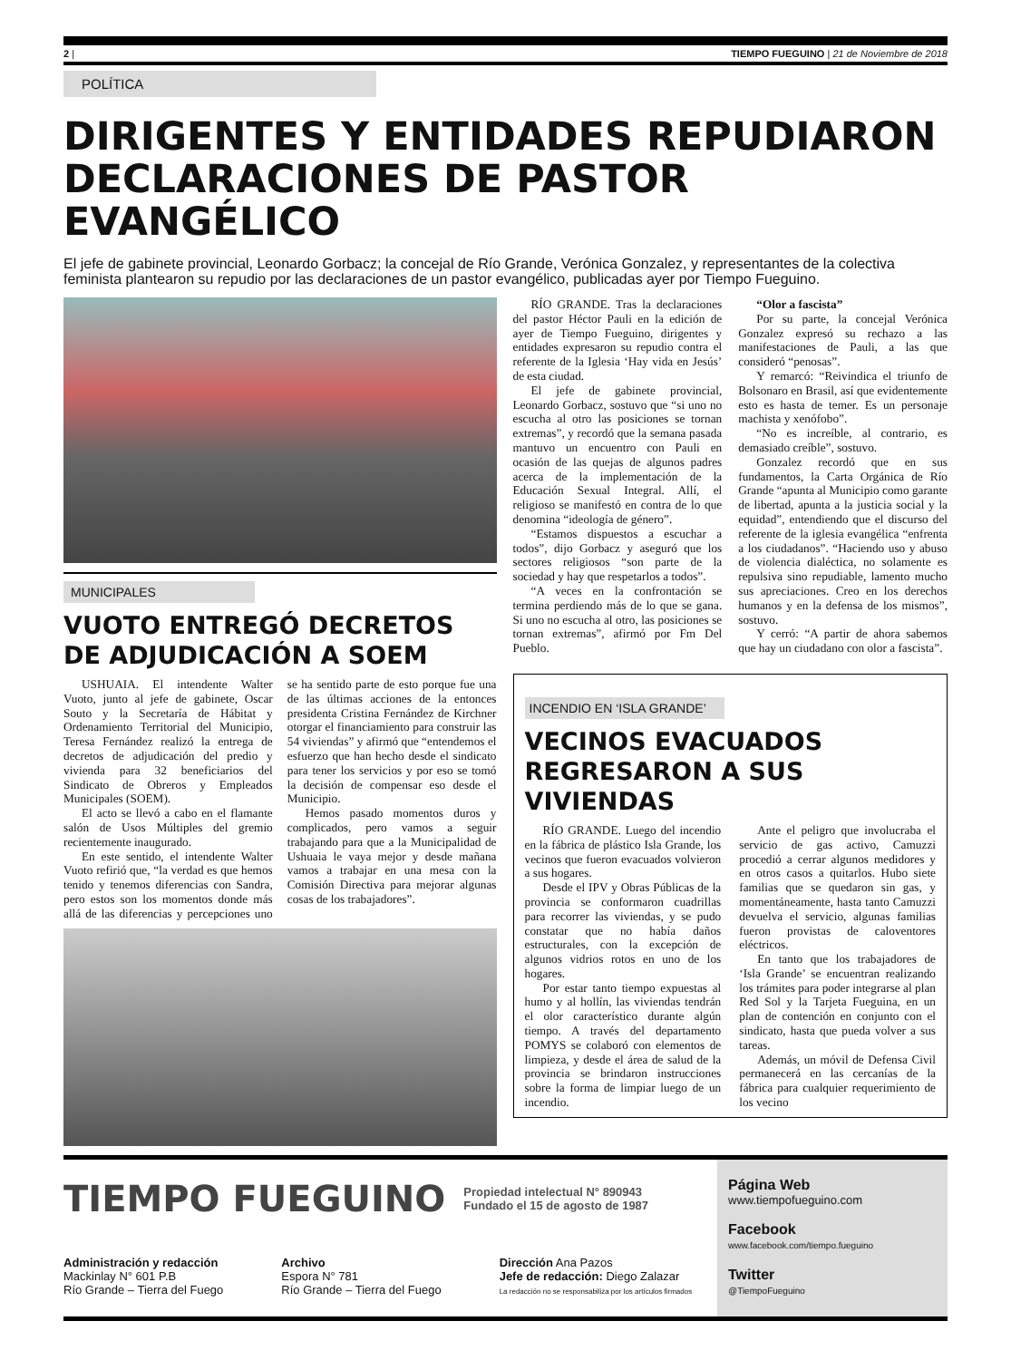2 | TIEMPO FUEGUINO | 21 de Noviembre de 2018
POLÍTICA
DIRIGENTES Y ENTIDADES REPUDIARON DECLARACIONES DE PASTOR EVANGÉLICO
El jefe de gabinete provincial, Leonardo Gorbacz; la concejal de Río Grande, Verónica Gonzalez, y representantes de la colectiva feminista plantearon su repudio por las declaraciones de un pastor evangélico, publicadas ayer por Tiempo Fueguino.
MUNICIPALES
VUOTO ENTREGÓ DECRETOS DE ADJUDICACIÓN A SOEM
USHUAIA. El intendente Walter Vuoto, junto al jefe de gabinete, Oscar Souto y la Secretaría de Hábitat y Ordenamiento Territorial del Municipio, Teresa Fernández realizó la entrega de decretos de adjudicación del predio y vivienda para 32 beneficiarios del Sindicato de Obreros y Empleados Municipales (SOEM).
El acto se llevó a cabo en el flamante salón de Usos Múltiples del gremio recientemente inaugurado.
En este sentido, el intendente Walter Vuoto refirió que, “la verdad es que hemos tenido y tenemos diferencias con Sandra, pero estos son los momentos donde más allá de las diferencias y percepciones uno se ha sentido parte de esto porque fue una de las últimas acciones de la entonces presidenta Cristina Fernández de Kirchner otorgar el financiamiento para construir las 54 viviendas” y afirmó que “entendemos el esfuerzo que han hecho desde el sindicato para tener los servicios y por eso se tomó la decisión de compensar eso desde el Municipio.
Hemos pasado momentos duros y complicados, pero vamos a seguir trabajando para que a la Municipalidad de Ushuaia le vaya mejor y desde mañana vamos a trabajar en una mesa con la Comisión Directiva para mejorar algunas cosas de los trabajadores”.
RÍO GRANDE. Tras la declaraciones del pastor Héctor Pauli en la edición de ayer de Tiempo Fueguino, dirigentes y entidades expresaron su repudio contra el referente de la Iglesia ‘Hay vida en Jesús’ de esta ciudad.
El jefe de gabinete provincial, Leonardo Gorbacz, sostuvo que “si uno no escucha al otro las posiciones se tornan extremas”, y recordó que la semana pasada mantuvo un encuentro con Pauli en ocasión de las quejas de algunos padres acerca de la implementación de la Educación Sexual Integral. Allí, el religioso se manifestó en contra de lo que denomina “ideología de género”.
“Estamos dispuestos a escuchar a todos”, dijo Gorbacz y aseguró que los sectores religiosos “son parte de la sociedad y hay que respetarlos a todos”.
“A veces en la confrontación se termina perdiendo más de lo que se gana. Si uno no escucha al otro, las posiciones se tornan extremas”, afirmó por Fm Del Pueblo.
“Olor a fascista”
Por su parte, la concejal Verónica Gonzalez expresó su rechazo a las manifestaciones de Pauli, a las que consideró “penosas”.
Y remarcó: “Reivindica el triunfo de Bolsonaro en Brasil, así que evidentemente esto es hasta de temer. Es un personaje machista y xenófobo”.
“No es increíble, al contrario, es demasiado creíble”, sostuvo.
Gonzalez recordó que en sus fundamentos, la Carta Orgánica de Río Grande “apunta al Municipio como garante de libertad, apunta a la justicia social y la equidad”, entendiendo que el discurso del referente de la iglesia evangélica “enfrenta a los ciudadanos”. “Haciendo uso y abuso de violencia dialéctica, no solamente es repulsiva sino repudiable, lamento mucho sus apreciaciones. Creo en los derechos humanos y en la defensa de los mismos”, sostuvo.
Y cerró: “A partir de ahora sabemos que hay un ciudadano con olor a fascista”.
INCENDIO EN ‘ISLA GRANDE’
VECINOS EVACUADOS REGRESARON A SUS VIVIENDAS
RÍO GRANDE. Luego del incendio en la fábrica de plástico Isla Grande, los vecinos que fueron evacuados volvieron a sus hogares.
Desde el IPV y Obras Públicas de la provincia se conformaron cuadrillas para recorrer las viviendas, y se pudo constatar que no había daños estructurales, con la excepción de algunos vidrios rotos en uno de los hogares.
Por estar tanto tiempo expuestas al humo y al hollín, las viviendas tendrán el olor característico durante algún tiempo. A través del departamento POMYS se colaboró con elementos de limpieza, y desde el área de salud de la provincia se brindaron instrucciones sobre la forma de limpiar luego de un incendio.
Ante el peligro que involucraba el servicio de gas activo, Camuzzi procedió a cerrar algunos medidores y en otros casos a quitarlos. Hubo siete familias que se quedaron sin gas, y momentáneamente, hasta tanto Camuzzi devuelva el servicio, algunas familias fueron provistas de caloventores eléctricos.
En tanto que los trabajadores de ‘Isla Grande’ se encuentran realizando los trámites para poder integrarse al plan Red Sol y la Tarjeta Fueguina, en un plan de contención en conjunto con el sindicato, hasta que pueda volver a sus tareas.
Además, un móvil de Defensa Civil permanecerá en las cercanías de la fábrica para cualquier requerimiento de los vecino
TIEMPO FUEGUINO Propiedad intelectual N° 890943
Fundado el 15 de agosto de 1987
Administración y redacción
Mackinlay N° 601 P.B
Río Grande – Tierra del Fuego
Archivo
Espora N° 781
Río Grande – Tierra del Fuego
Dirección Ana Pazos
Jefe de redacción: Diego Zalazar
La redacción no se responsabiliza por los artículos firmados
Página Web
www.tiempofueguino.com
Facebook
www.facebook.com/tiempo.fueguino
Twitter
@TiempoFueguino